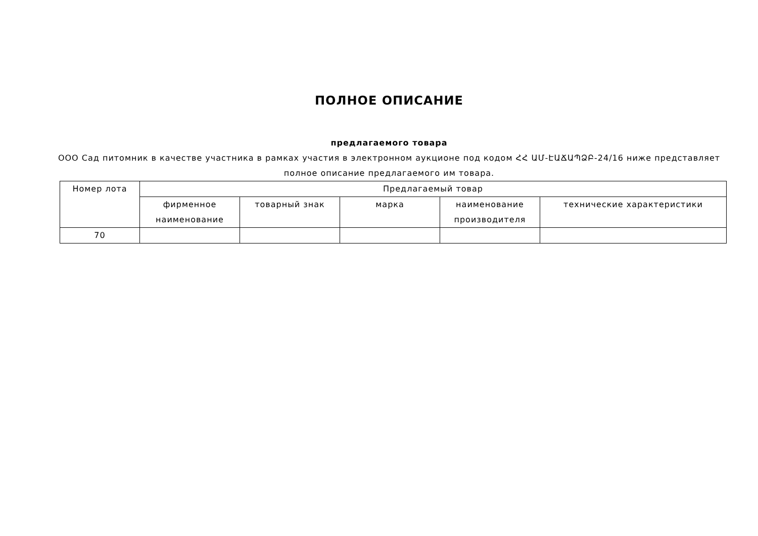ПОЛНОЕ ОПИСАНИЕ
предлагаемого товара
ООО Сад питомник в качестве участника в рамках участия в электронном аукционе под кодом ՀՀ ԱՄ-ԷԱՃԱՊՁԲ-24/16 ниже представляет полное описание предлагаемого им товара.
| Номер лота | Предлагаемый товар | | | | |
| --- | --- | --- | --- | --- | --- |
| | фирменное наименование | товарный знак | марка | наименование производителя | технические характеристики |
| 70 | | | | | |